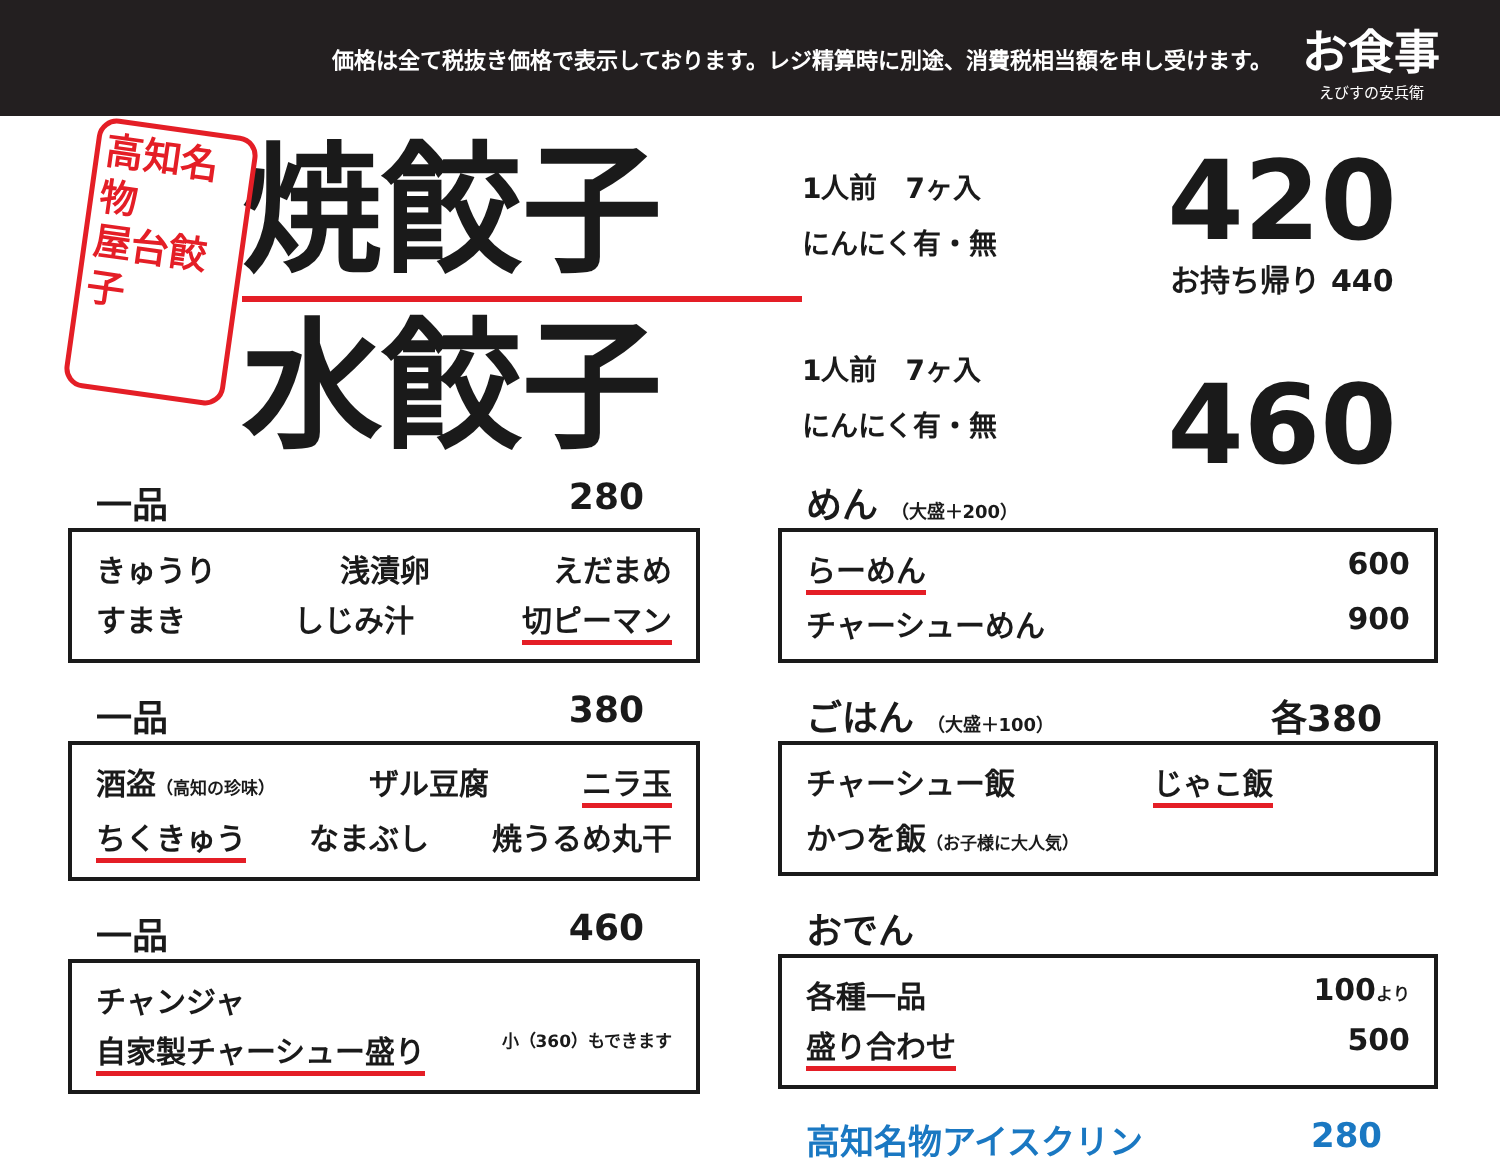価格は全て税抜き価格で表示しております。レジ精算時に別途、消費税相当額を申し受けます。
お食事
えびすの安兵衛
高知名物
屋台餃子
焼餃子
水餃子
1人前　7ヶ入
にんにく有・無
1人前　7ヶ入
にんにく有・無
420
お持ち帰り 440
460
一品 280
きゅうり 浅漬卵 えだまめ
すまき しじみ汁 切ピーマン
一品 380
酒盗（高知の珍味） ザル豆腐 ニラ玉
ちくきゅう なまぶし 焼うるめ丸干
一品 460
チャンジャ
自家製チャーシュー盛り 小（360）もできます
めん （大盛＋200）
らーめん 600
チャーシューめん 900
ごはん （大盛＋100） 各380
チャーシュー飯 じゃこ飯
かつを飯（お子様に大人気）
おでん
各種一品 100より
盛り合わせ 500
高知名物アイスクリン 280